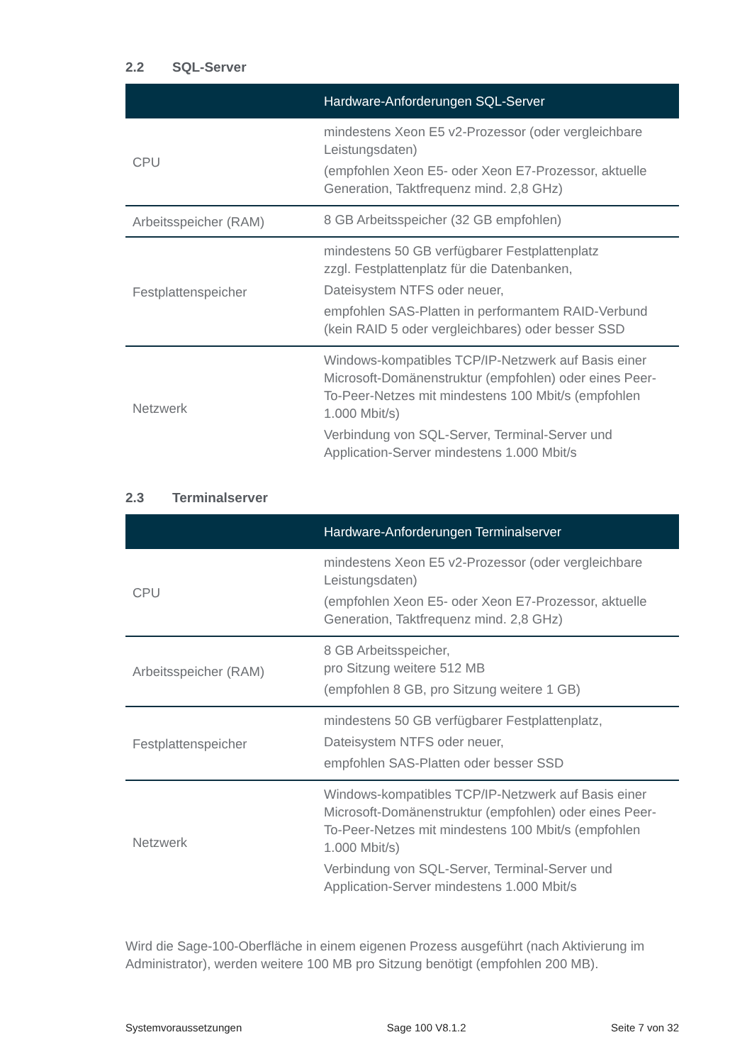2.2 SQL-Server
| | Hardware-Anforderungen SQL-Server |
| --- | --- |
| CPU | mindestens Xeon E5 v2-Prozessor (oder vergleichbare Leistungsdaten) (empfohlen Xeon E5- oder Xeon E7-Prozessor, aktuelle Generation, Taktfrequenz mind. 2,8 GHz) |
| Arbeitsspeicher (RAM) | 8 GB Arbeitsspeicher (32 GB empfohlen) |
| Festplattenspeicher | mindestens 50 GB verfügbarer Festplattenplatz zzgl. Festplattenplatz für die Datenbanken, Dateisystem NTFS oder neuer, empfohlen SAS-Platten in performantem RAID-Verbund (kein RAID 5 oder vergleichbares) oder besser SSD |
| Netzwerk | Windows-kompatibles TCP/IP-Netzwerk auf Basis einer Microsoft-Domänenstruktur (empfohlen) oder eines Peer-To-Peer-Netzes mit mindestens 100 Mbit/s (empfohlen 1.000 Mbit/s) Verbindung von SQL-Server, Terminal-Server und Application-Server mindestens 1.000 Mbit/s |
2.3 Terminalserver
| | Hardware-Anforderungen Terminalserver |
| --- | --- |
| CPU | mindestens Xeon E5 v2-Prozessor (oder vergleichbare Leistungsdaten) (empfohlen Xeon E5- oder Xeon E7-Prozessor, aktuelle Generation, Taktfrequenz mind. 2,8 GHz) |
| Arbeitsspeicher (RAM) | 8 GB Arbeitsspeicher, pro Sitzung weitere 512 MB (empfohlen 8 GB, pro Sitzung weitere 1 GB) |
| Festplattenspeicher | mindestens 50 GB verfügbarer Festplattenplatz, Dateisystem NTFS oder neuer, empfohlen SAS-Platten oder besser SSD |
| Netzwerk | Windows-kompatibles TCP/IP-Netzwerk auf Basis einer Microsoft-Domänenstruktur (empfohlen) oder eines Peer-To-Peer-Netzes mit mindestens 100 Mbit/s (empfohlen 1.000 Mbit/s) Verbindung von SQL-Server, Terminal-Server und Application-Server mindestens 1.000 Mbit/s |
Wird die Sage-100-Oberfläche in einem eigenen Prozess ausgeführt (nach Aktivierung im Administrator), werden weitere 100 MB pro Sitzung benötigt (empfohlen 200 MB).
Systemvoraussetzungen Sage 100 V8.1.2 Seite 7 von 32